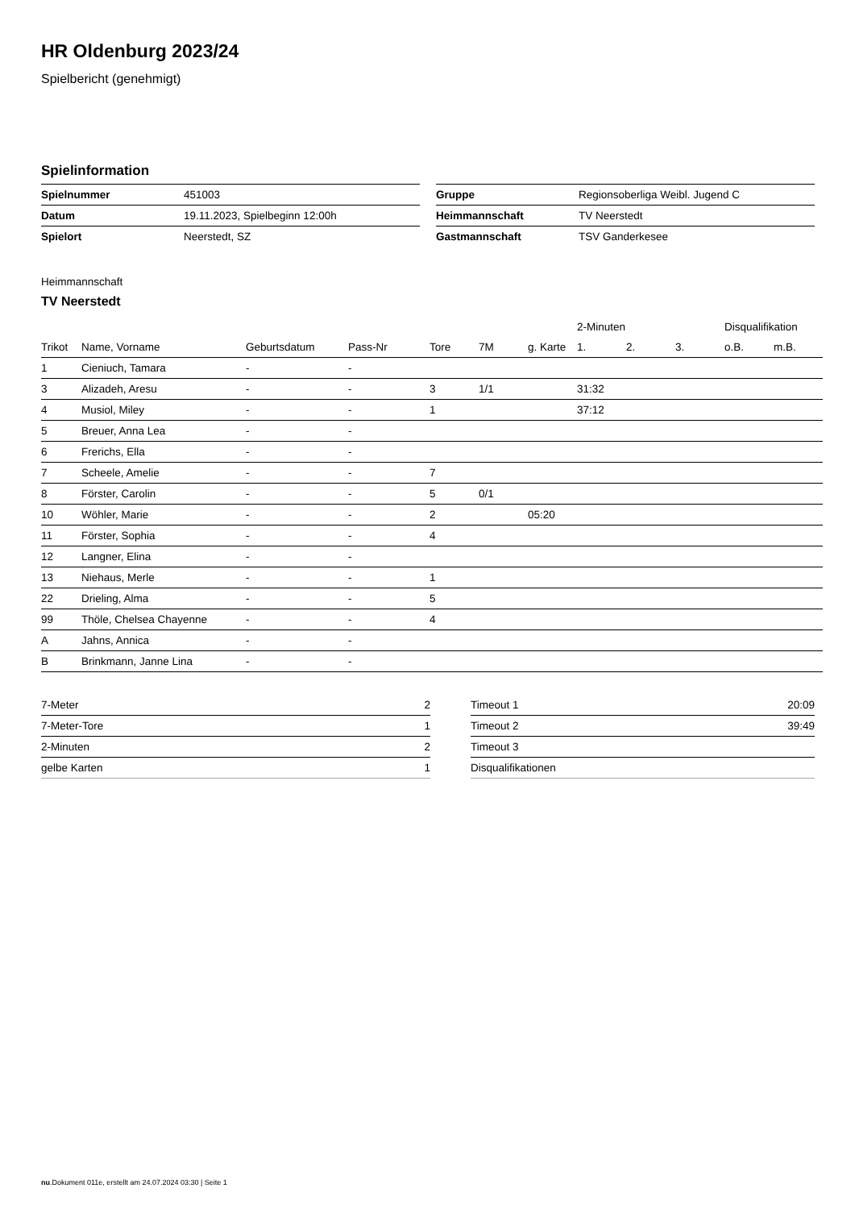HR Oldenburg 2023/24
Spielbericht (genehmigt)
Spielinformation
| Spielnummer | 451003 |
| Datum | 19.11.2023, Spielbeginn 12:00h |
| Spielort | Neerstedt, SZ |
| Gruppe | Regionsoberliga Weibl. Jugend C |
| Heimmannschaft | TV Neerstedt |
| Gastmannschaft | TSV Ganderkesee |
Heimmannschaft
TV Neerstedt
| | | | | | | | 2-Minuten | | | Disqualifikation | |
| --- | --- | --- | --- | --- | --- | --- | --- | --- | --- | --- | --- |
| Trikot | Name, Vorname | Geburtsdatum | Pass-Nr | Tore | 7M | g. Karte | 1. | 2. | 3. | o.B. | m.B. |
| 1 | Cieniuch, Tamara | - | - | | | | | | | | |
| 3 | Alizadeh, Aresu | - | - | 3 | 1/1 | | 31:32 | | | | |
| 4 | Musiol, Miley | - | - | 1 | | | 37:12 | | | | |
| 5 | Breuer, Anna Lea | - | - | | | | | | | | |
| 6 | Frerichs, Ella | - | - | | | | | | | | |
| 7 | Scheele, Amelie | - | - | 7 | | | | | | | |
| 8 | Förster, Carolin | - | - | 5 | 0/1 | | | | | | |
| 10 | Wöhler, Marie | - | - | 2 | | 05:20 | | | | | |
| 11 | Förster, Sophia | - | - | 4 | | | | | | | |
| 12 | Langner, Elina | - | - | | | | | | | | |
| 13 | Niehaus, Merle | - | - | 1 | | | | | | | |
| 22 | Drieling, Alma | - | - | 5 | | | | | | | |
| 99 | Thöle, Chelsea Chayenne | - | - | 4 | | | | | | | |
| A | Jahns, Annica | - | - | | | | | | | | |
| B | Brinkmann, Janne Lina | - | - | | | | | | | | |
| 7-Meter | 2 |
| 7-Meter-Tore | 1 |
| 2-Minuten | 2 |
| gelbe Karten | 1 |
| Timeout 1 | 20:09 |
| Timeout 2 | 39:49 |
| Timeout 3 | |
| Disqualifikationen | |
nu.Dokument 011e, erstellt am 24.07.2024 03:30 | Seite 1